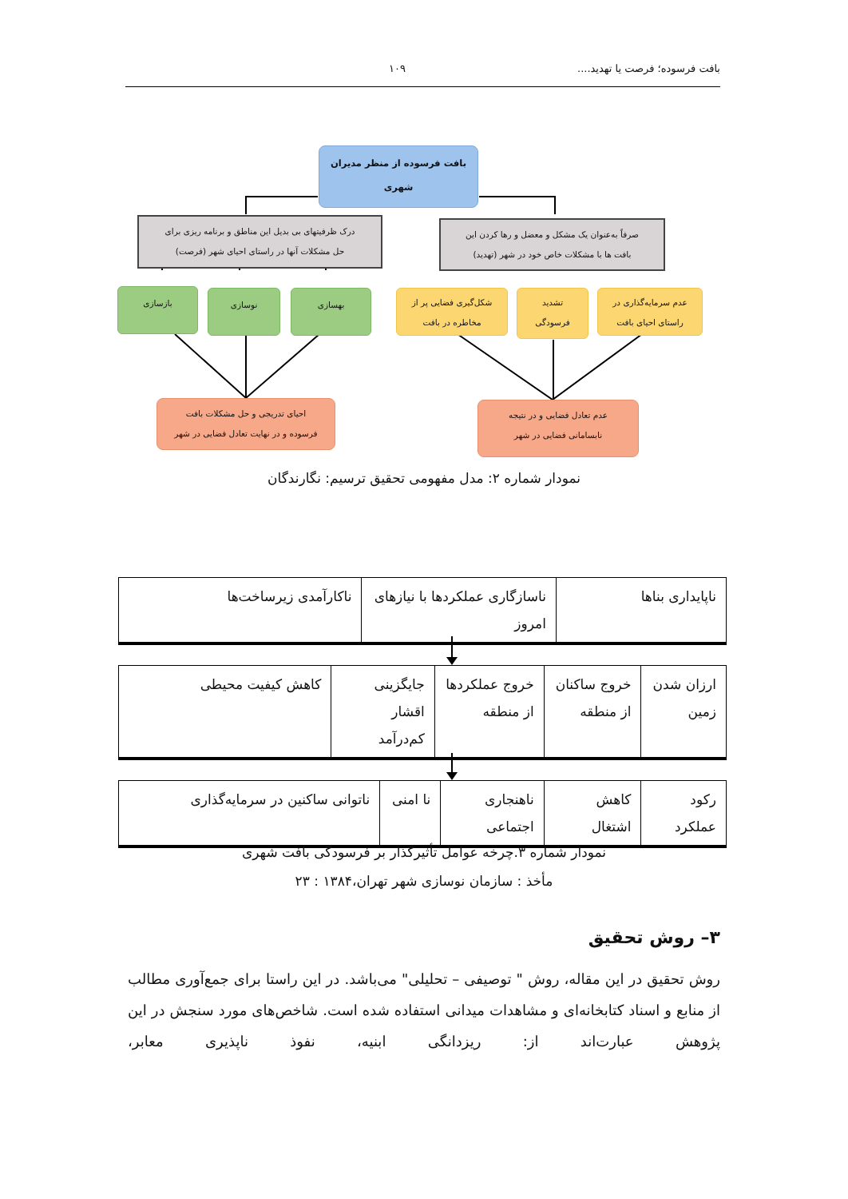بافت فرسوده؛ فرصت یا تهدید.... ۱۰۹
بافت فرسوده از منظر مدیران
شهری
صرفاً به‌عنوان یک مشکل و معضل و رها کردن این
بافت ها با مشکلات خاص خود در شهر (تهدید)
درک ظرفیتهای بی بدیل این مناطق و برنامه ریزی برای
حل مشکلات آنها در راستای احیای شهر (فرصت)
عدم سرمایه‌گذاری در
راستای احیای بافت
تشدید
فرسودگی
شکل‌گیری فضایی پر از
مخاطره در بافت
بهسازی
نوسازی
بازسازی
عدم تعادل فضایی و در نتیجه
نابسامانی فضایی در شهر
احیای تدریجی و حل مشکلات بافت
فرسوده و در نهایت تعادل فضایی در شهر
نمودار شماره ۲: مدل مفهومی تحقیق ترسیم: نگارندگان
| ناپایداری بناها | ناسازگاری عملکردها با نیازهای امروز | ناکارآمدی زیرساخت‌ها |
| ارزان شدن زمین | خروج ساکنان از منطقه | خروج عملکردها از منطقه | جایگزینی اقشار کم‌درآمد | کاهش کیفیت محیطی |
| رکود عملکرد | کاهش اشتغال | ناهنجاری اجتماعی | نا امنی | ناتوانی ساکنین در سرمایه‌گذاری |
نمودار شماره ۳.چرخه عوامل تأثیرگذار بر فرسودگی بافت شهری
مأخذ : سازمان نوسازی شهر تهران،۱۳۸۴ : ۲۳
۳– روش تحقیق
روش تحقیق در این مقاله، روش " توصیفی – تحلیلی" می‌باشد. در این راستا برای جمع‌آوری مطالب از منابع و اسناد کتابخانه‌ای و مشاهدات میدانی استفاده شده است. شاخص‌های مورد سنجش در این پژوهش عبارت‌اند از: ریزدانگی ابنیه، نفوذ ناپذیری معابر،